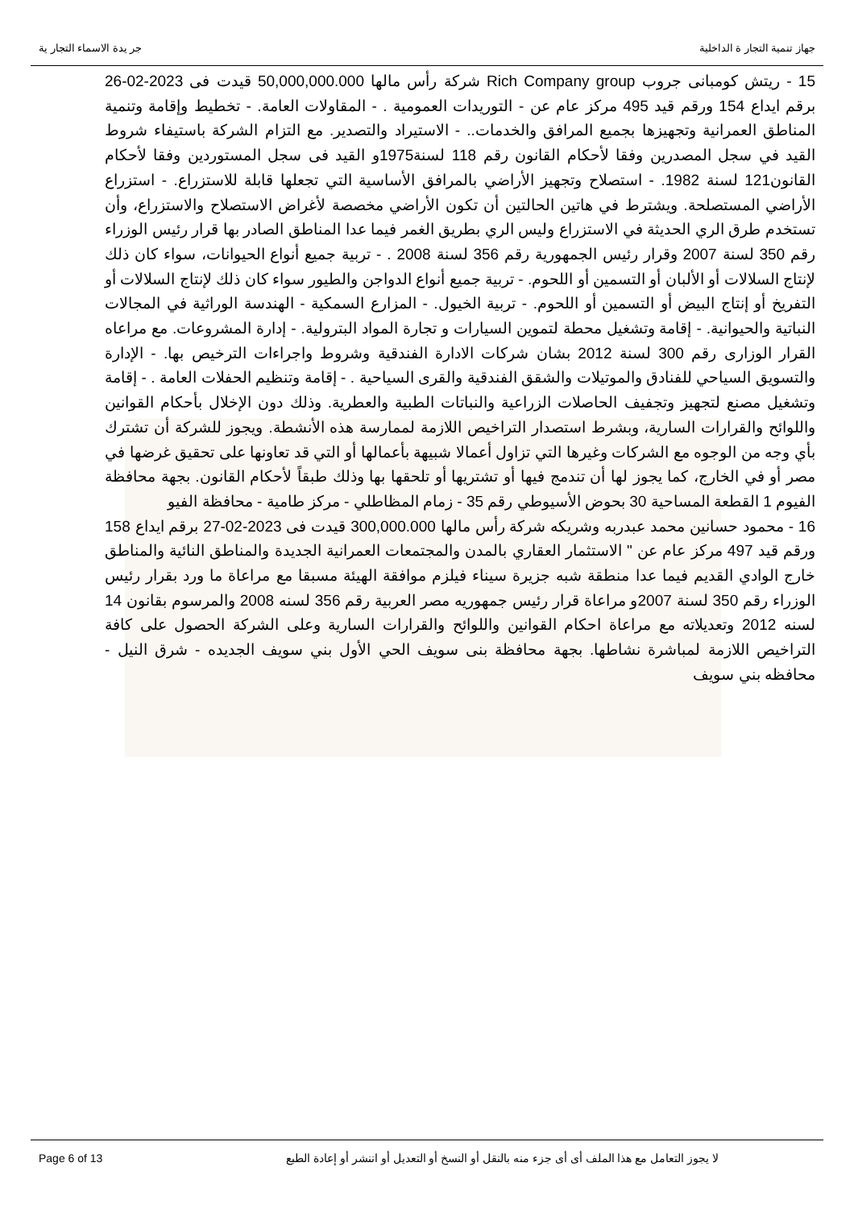جر يدة الاسماء التجار ية جهاز تنمية التجار ة الداخلية
15 - ريتش كومبانى جروب Rich Company group شركة رأس مالها 50,000,000.000 قيدت فى 2023-02-26 برقم ايداع 154 ورقم قيد 495 مركز عام عن - التوريدات العمومية . - المقاولات العامة. - تخطيط وإقامة وتنمية المناطق العمرانية وتجهيزها بجميع المرافق والخدمات.. - الاستيراد والتصدير. مع التزام الشركة باستيفاء شروط القيد في سجل المصدرين وفقا لأحكام القانون رقم 118 لسنة1975و القيد فى سجل المستوردين وفقا لأحكام القانون121 لسنة 1982. - استصلاح وتجهيز الأراضي بالمرافق الأساسية التي تجعلها قابلة للاستزراع. - استزراع الأراضي المستصلحة. ويشترط في هاتين الحالتين أن تكون الأراضي مخصصة لأغراض الاستصلاح والاستزراع، وأن تستخدم طرق الري الحديثة في الاستزراع وليس الري بطريق الغمر فيما عدا المناطق الصادر بها قرار رئيس الوزراء رقم 350 لسنة 2007 وقرار رئيس الجمهورية رقم 356 لسنة 2008 . - تربية جميع أنواع الحيوانات، سواء كان ذلك لإنتاج السلالات أو الألبان أو التسمين أو اللحوم. - تربية جميع أنواع الدواجن والطيور سواء كان ذلك لإنتاج السلالات أو التفريخ أو إنتاج البيض أو التسمين أو اللحوم. - تربية الخيول. - المزارع السمكية - الهندسة الوراثية في المجالات النباتية والحيوانية. - إقامة وتشغيل محطة لتموين السيارات و تجارة المواد البترولية. - إدارة المشروعات. مع مراعاه القرار الوزارى رقم 300 لسنة 2012 بشان شركات الادارة الفندقية وشروط واجراءات الترخيص بها. - الإدارة والتسويق السياحي للفنادق والموتيلات والشقق الفندقية والقرى السياحية . - إقامة وتنظيم الحفلات العامة . - إقامة وتشغيل مصنع لتجهيز وتجفيف الحاصلات الزراعية والنباتات الطبية والعطرية. وذلك دون الإخلال بأحكام القوانين واللوائح والقرارات السارية، وبشرط استصدار التراخيص اللازمة لممارسة هذه الأنشطة. ويجوز للشركة أن تشترك بأي وجه من الوجوه مع الشركات وغيرها التي تزاول أعمالا شبيهة بأعمالها أو التي قد تعاونها على تحقيق غرضها في مصر أو في الخارج، كما يجوز لها أن تندمج فيها أو تشتريها أو تلحقها بها وذلك طبقاً لأحكام القانون. بجهة محافظة الفيوم 1 القطعة المساحية 30 بحوض الأسيوطي رقم 35 - زمام المظاطلي - مركز طامية - محافظة الفيو
16 - محمود حسانين محمد عبدربه وشريكه شركة رأس مالها 300,000.000 قيدت فى 2023-02-27 برقم ايداع 158 ورقم قيد 497 مركز عام عن " الاستثمار العقاري بالمدن والمجتمعات العمرانية الجديدة والمناطق النائية والمناطق خارج الوادي القديم فيما عدا منطقة شبه جزيرة سيناء فيلزم موافقة الهيئة مسبقا مع مراعاة ما ورد بقرار رئيس الوزراء رقم 350 لسنة 2007و مراعاة قرار رئيس جمهوريه مصر العربية رقم 356 لسنه 2008 والمرسوم بقانون 14 لسنه 2012 وتعديلاته مع مراعاة احكام القوانين واللوائح والقرارات السارية وعلى الشركة الحصول على كافة التراخيص اللازمة لمباشرة نشاطها. بجهة محافظة بنى سويف الحي الأول بني سويف الجديده - شرق النيل - محافظه بني سويف
Page 6 of 13 لا يجوز التعامل مع هذا الملف أى أى جزء منه بالنقل أو النسخ أو التعديل أو اننشر أو إعادة الطبع